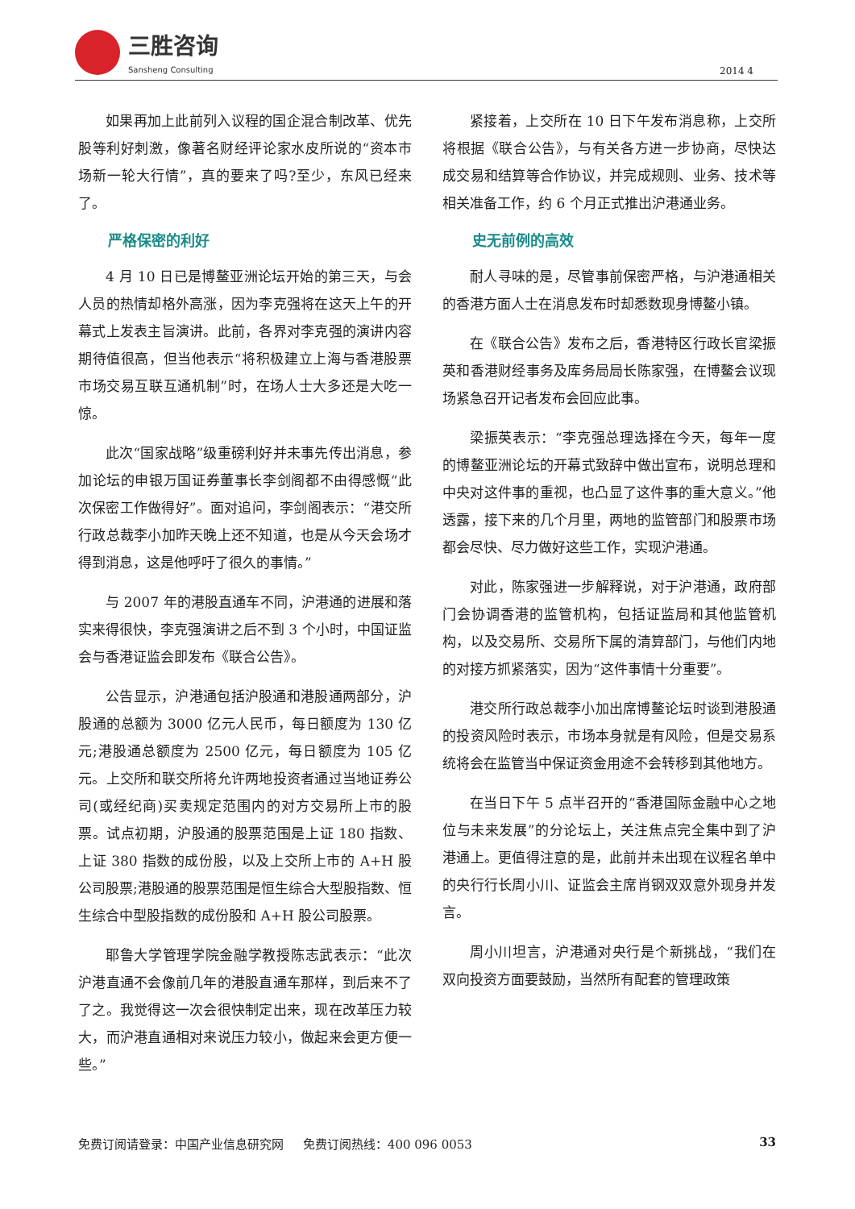三胜咨询
Sansheng Consulting
2014 4
如果再加上此前列入议程的国企混合制改革、优先股等利好刺激，像著名财经评论家水皮所说的“资本市场新一轮大行情”，真的要来了吗?至少，东风已经来了。
严格保密的利好
4 月 10 日已是博鳌亚洲论坛开始的第三天，与会人员的热情却格外高涨，因为李克强将在这天上午的开幕式上发表主旨演讲。此前，各界对李克强的演讲内容期待值很高，但当他表示“将积极建立上海与香港股票市场交易互联互通机制”时，在场人士大多还是大吃一惊。
此次“国家战略”级重磅利好并未事先传出消息，参加论坛的申银万国证券董事长李剑阁都不由得感慨“此次保密工作做得好”。面对追问，李剑阁表示：“港交所行政总裁李小加昨天晚上还不知道，也是从今天会场才得到消息，这是他呼吁了很久的事情。”
与 2007 年的港股直通车不同，沪港通的进展和落实来得很快，李克强演讲之后不到 3 个小时，中国证监会与香港证监会即发布《联合公告》。
公告显示，沪港通包括沪股通和港股通两部分，沪股通的总额为 3000 亿元人民币，每日额度为 130 亿元;港股通总额度为 2500 亿元，每日额度为 105 亿元。上交所和联交所将允许两地投资者通过当地证券公司(或经纪商)买卖规定范围内的对方交易所上市的股票。试点初期，沪股通的股票范围是上证 180 指数、上证 380 指数的成份股，以及上交所上市的 A+H 股公司股票;港股通的股票范围是恒生综合大型股指数、恒生综合中型股指数的成份股和 A+H 股公司股票。
耶鲁大学管理学院金融学教授陈志武表示：“此次沪港直通不会像前几年的港股直通车那样，到后来不了了之。我觉得这一次会很快制定出来，现在改革压力较大，而沪港直通相对来说压力较小，做起来会更方便一些。”
紧接着，上交所在 10 日下午发布消息称，上交所将根据《联合公告》，与有关各方进一步协商，尽快达成交易和结算等合作协议，并完成规则、业务、技术等相关准备工作，约 6 个月正式推出沪港通业务。
史无前例的高效
耐人寻味的是，尽管事前保密严格，与沪港通相关的香港方面人士在消息发布时却悉数现身博鳌小镇。
在《联合公告》发布之后，香港特区行政长官梁振英和香港财经事务及库务局局长陈家强，在博鳌会议现场紧急召开记者发布会回应此事。
梁振英表示：“李克强总理选择在今天，每年一度的博鳌亚洲论坛的开幕式致辞中做出宣布，说明总理和中央对这件事的重视，也凸显了这件事的重大意义。”他透露，接下来的几个月里，两地的监管部门和股票市场都会尽快、尽力做好这些工作，实现沪港通。
对此，陈家强进一步解释说，对于沪港通，政府部门会协调香港的监管机构，包括证监局和其他监管机构，以及交易所、交易所下属的清算部门，与他们内地的对接方抓紧落实，因为“这件事情十分重要”。
港交所行政总裁李小加出席博鳌论坛时谈到港股通的投资风险时表示，市场本身就是有风险，但是交易系统将会在监管当中保证资金用途不会转移到其他地方。
在当日下午 5 点半召开的“香港国际金融中心之地位与未来发展”的分论坛上，关注焦点完全集中到了沪港通上。更值得注意的是，此前并未出现在议程名单中的央行行长周小川、证监会主席肖钢双双意外现身并发言。
周小川坦言，沪港通对央行是个新挑战，“我们在双向投资方面要鼓励，当然所有配套的管理政策
免费订阅请登录：中国产业信息研究网 免费订阅热线：400 096 0053 33